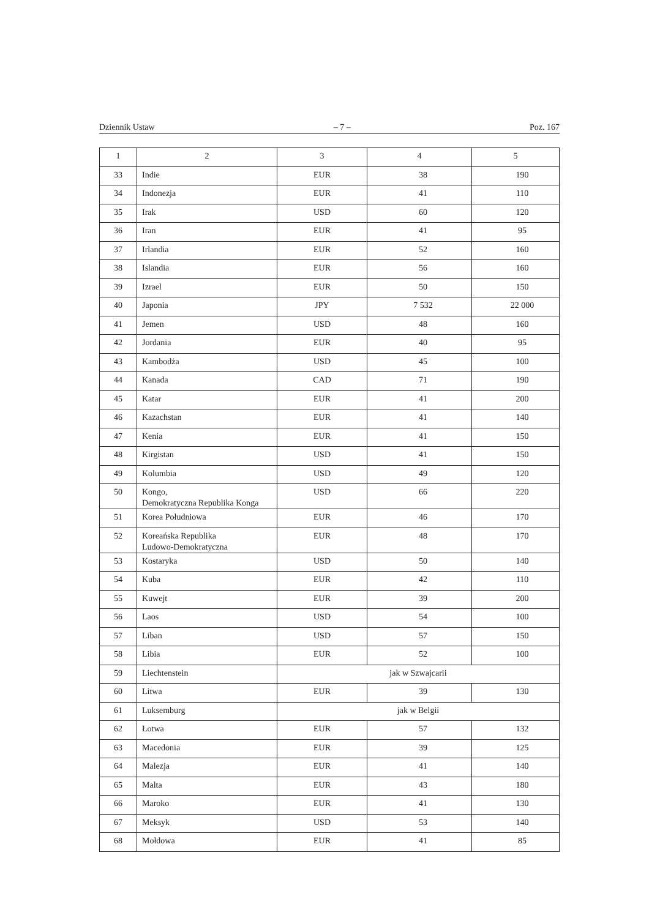Dziennik Ustaw – 7 – Poz. 167
| 1 | 2 | 3 | 4 | 5 |
| --- | --- | --- | --- | --- |
| 33 | Indie | EUR | 38 | 190 |
| 34 | Indonezja | EUR | 41 | 110 |
| 35 | Irak | USD | 60 | 120 |
| 36 | Iran | EUR | 41 | 95 |
| 37 | Irlandia | EUR | 52 | 160 |
| 38 | Islandia | EUR | 56 | 160 |
| 39 | Izrael | EUR | 50 | 150 |
| 40 | Japonia | JPY | 7 532 | 22 000 |
| 41 | Jemen | USD | 48 | 160 |
| 42 | Jordania | EUR | 40 | 95 |
| 43 | Kambodża | USD | 45 | 100 |
| 44 | Kanada | CAD | 71 | 190 |
| 45 | Katar | EUR | 41 | 200 |
| 46 | Kazachstan | EUR | 41 | 140 |
| 47 | Kenia | EUR | 41 | 150 |
| 48 | Kirgistan | USD | 41 | 150 |
| 49 | Kolumbia | USD | 49 | 120 |
| 50 | Kongo, Demokratyczna Republika Konga | USD | 66 | 220 |
| 51 | Korea Południowa | EUR | 46 | 170 |
| 52 | Koreańska Republika Ludowo-Demokratyczna | EUR | 48 | 170 |
| 53 | Kostaryka | USD | 50 | 140 |
| 54 | Kuba | EUR | 42 | 110 |
| 55 | Kuwejt | EUR | 39 | 200 |
| 56 | Laos | USD | 54 | 100 |
| 57 | Liban | USD | 57 | 150 |
| 58 | Libia | EUR | 52 | 100 |
| 59 | Liechtenstein | jak w Szwajcarii | | |
| 60 | Litwa | EUR | 39 | 130 |
| 61 | Luksemburg | jak w Belgii | | |
| 62 | Łotwa | EUR | 57 | 132 |
| 63 | Macedonia | EUR | 39 | 125 |
| 64 | Malezja | EUR | 41 | 140 |
| 65 | Malta | EUR | 43 | 180 |
| 66 | Maroko | EUR | 41 | 130 |
| 67 | Meksyk | USD | 53 | 140 |
| 68 | Mołdowa | EUR | 41 | 85 |